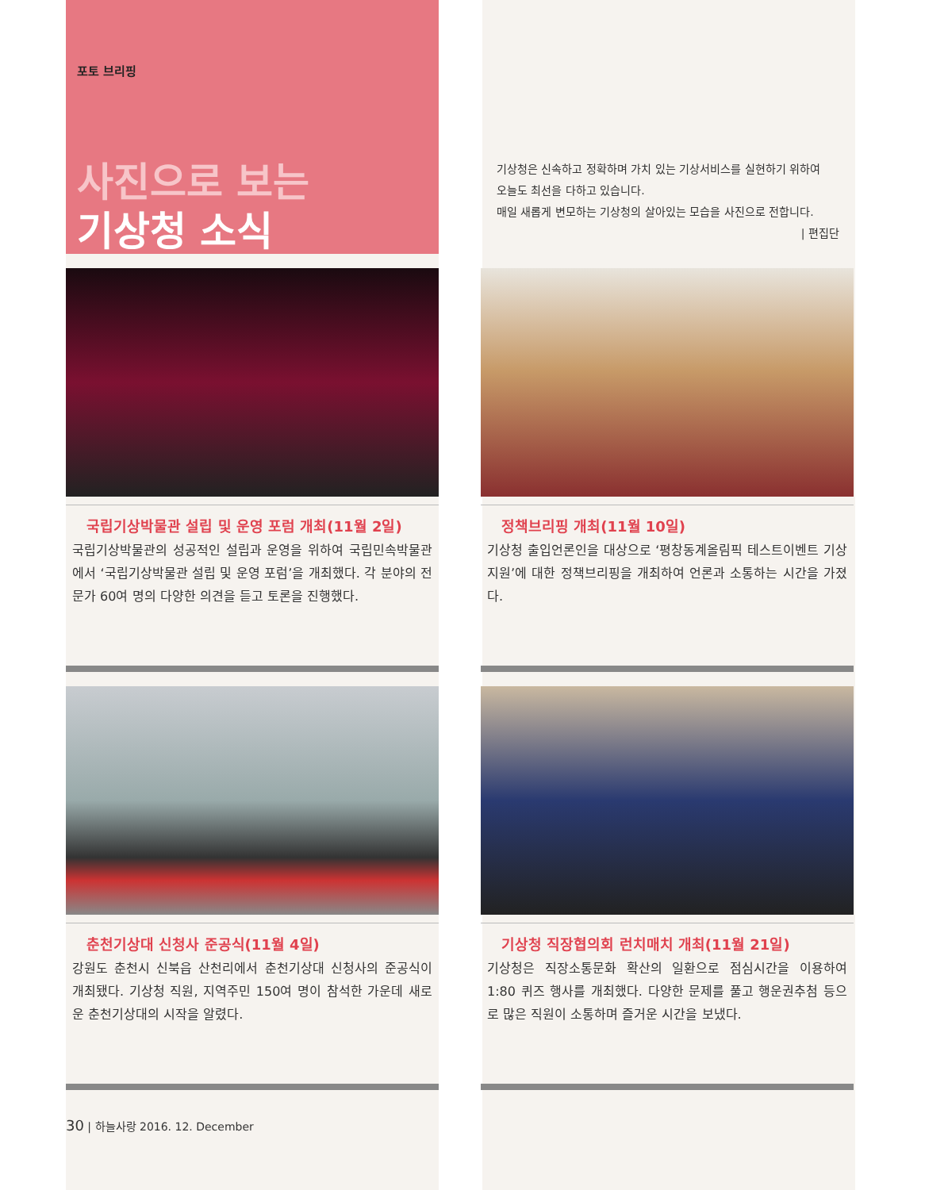포토 브리핑
사진으로 보는
기상청 소식
기상청은 신속하고 정확하며 가치 있는 기상서비스를 실현하기 위하여
오늘도 최선을 다하고 있습니다.
매일 새롭게 변모하는 기상청의 살아있는 모습을 사진으로 전합니다.
| 편집단
국립기상박물관 설립 및 운영 포럼 개최(11월 2일)
국립기상박물관의 성공적인 설립과 운영을 위하여 국립민속박물관에서 ‘국립기상박물관 설립 및 운영 포럼’을 개최했다. 각 분야의 전문가 60여 명의 다양한 의견을 듣고 토론을 진행했다.
정책브리핑 개최(11월 10일)
기상청 출입언론인을 대상으로 ‘평창동계올림픽 테스트이벤트 기상지원’에 대한 정책브리핑을 개최하여 언론과 소통하는 시간을 가졌다.
춘천기상대 신청사 준공식(11월 4일)
강원도 춘천시 신북읍 산천리에서 춘천기상대 신청사의 준공식이 개최됐다. 기상청 직원, 지역주민 150여 명이 참석한 가운데 새로운 춘천기상대의 시작을 알렸다.
기상청 직장협의회 런치매치 개최(11월 21일)
기상청은 직장소통문화 확산의 일환으로 점심시간을 이용하여 1:80 퀴즈 행사를 개최했다. 다양한 문제를 풀고 행운권추첨 등으로 많은 직원이 소통하며 즐거운 시간을 보냈다.
30 | 하늘사랑 2016. 12. December